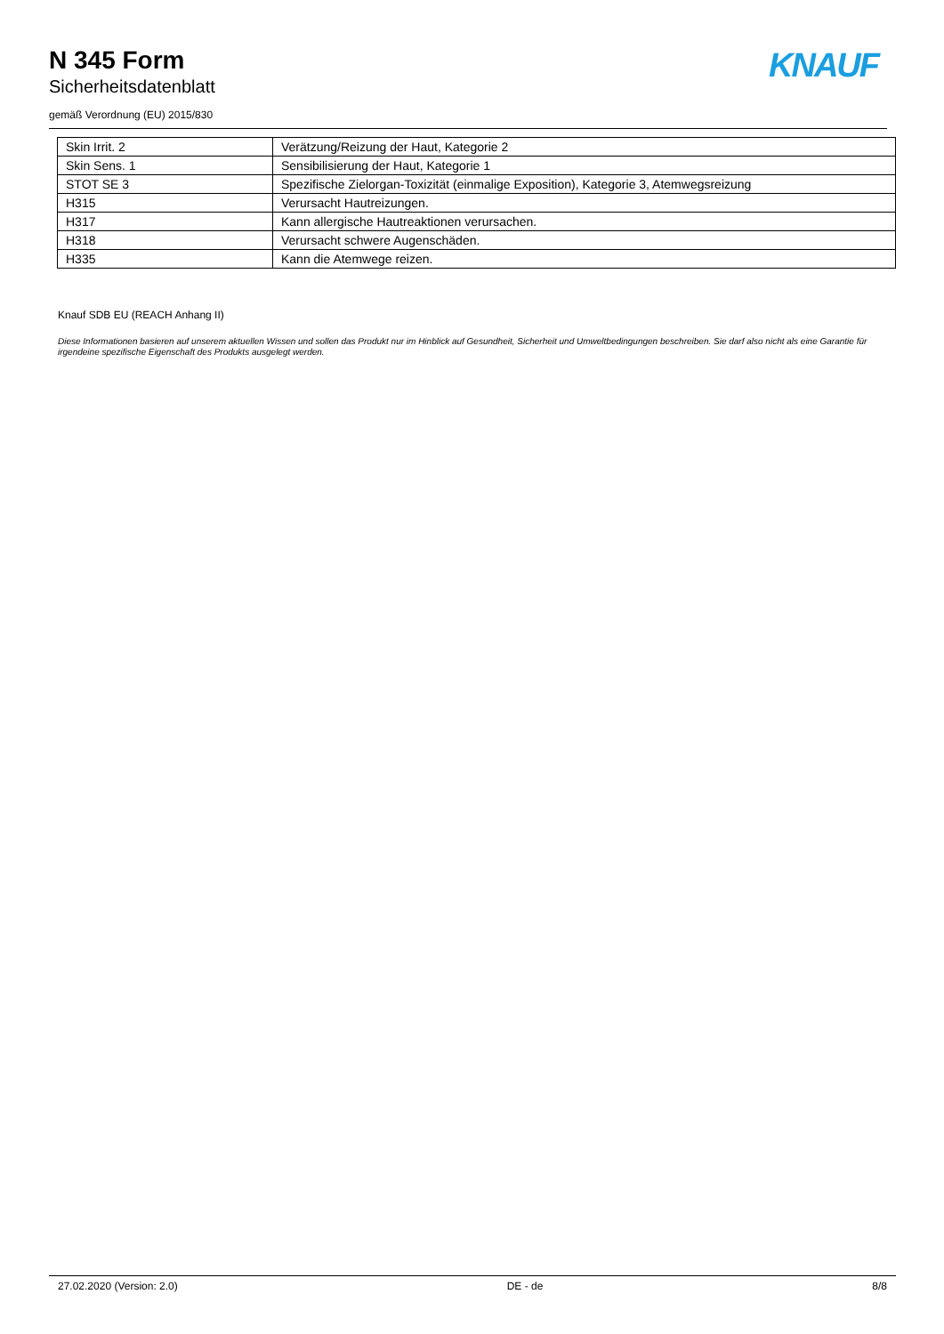N 345 Form
Sicherheitsdatenblatt
gemäß Verordnung (EU) 2015/830
KNAUF
| Skin Irrit. 2 | Verätzung/Reizung der Haut, Kategorie 2 |
| Skin Sens. 1 | Sensibilisierung der Haut, Kategorie 1 |
| STOT SE 3 | Spezifische Zielorgan-Toxizität (einmalige Exposition), Kategorie 3, Atemwegsreizung |
| H315 | Verursacht Hautreizungen. |
| H317 | Kann allergische Hautreaktionen verursachen. |
| H318 | Verursacht schwere Augenschäden. |
| H335 | Kann die Atemwege reizen. |
Knauf SDB EU (REACH Anhang II)
Diese Informationen basieren auf unserem aktuellen Wissen und sollen das Produkt nur im Hinblick auf Gesundheit, Sicherheit und Umweltbedingungen beschreiben. Sie darf also nicht als eine Garantie für irgendeine spezifische Eigenschaft des Produkts ausgelegt werden.
27.02.2020 (Version: 2.0) DE - de 8/8